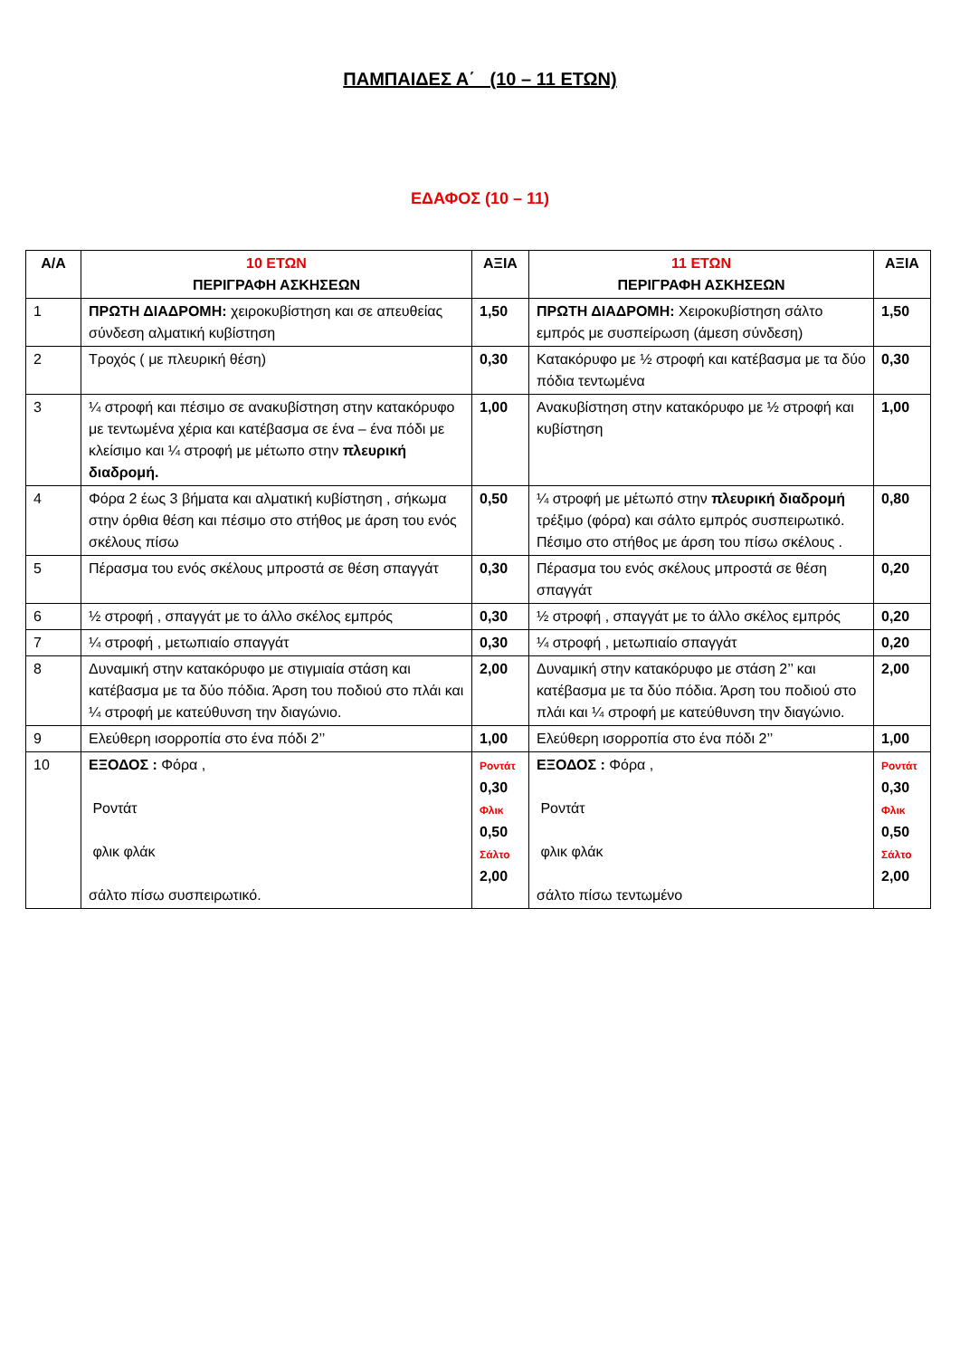ΠΑΜΠΑΙΔΕΣ Α΄ (10 – 11 ΕΤΩΝ)
ΕΔΑΦΟΣ (10 – 11)
| Α/Α | 10 ΕΤΩΝ ΠΕΡΙΓΡΑΦΗ ΑΣΚΗΣΕΩΝ | ΑΞΙΑ | 11 ΕΤΩΝ ΠΕΡΙΓΡΑΦΗ ΑΣΚΗΣΕΩΝ | ΑΞΙΑ |
| --- | --- | --- | --- | --- |
| 1 | ΠΡΩΤΗ ΔΙΑΔΡΟΜΗ: χειροκυβίστηση και σε απευθείας σύνδεση αλματική κυβίστηση | 1,50 | ΠΡΩΤΗ ΔΙΑΔΡΟΜΗ: Χειροκυβίστηση σάλτο εμπρός με συσπείρωση (άμεση σύνδεση) | 1,50 |
| 2 | Τροχός ( με πλευρική θέση) | 0,30 | Κατακόρυφο με ½ στροφή και κατέβασμα με τα δύο πόδια τεντωμένα | 0,30 |
| 3 | ¼ στροφή και πέσιμο σε ανακυβίστηση στην κατακόρυφο με τεντωμένα χέρια και κατέβασμα σε ένα – ένα πόδι με κλείσιμο και ¼ στροφή με μέτωπο στην πλευρική διαδρομή. | 1,00 | Ανακυβίστηση στην κατακόρυφο με ½ στροφή και κυβίστηση | 1,00 |
| 4 | Φόρα 2 έως 3 βήματα και αλματική κυβίστηση , σήκωμα στην όρθια θέση και πέσιμο στο στήθος με άρση του ενός σκέλους πίσω | 0,50 | ¼ στροφή με μέτωπό στην πλευρική διαδρομή τρέξιμο (φόρα) και σάλτο εμπρός συσπειρωτικό. Πέσιμο στο στήθος με άρση του πίσω σκέλους . | 0,80 |
| 5 | Πέρασμα του ενός σκέλους μπροστά σε θέση σπαγγάτ | 0,30 | Πέρασμα του ενός σκέλους μπροστά σε θέση σπαγγάτ | 0,20 |
| 6 | ½ στροφή , σπαγγάτ με το άλλο σκέλος εμπρός | 0,30 | ½ στροφή , σπαγγάτ με το άλλο σκέλος εμπρός | 0,20 |
| 7 | ¼ στροφή , μετωπιαίο σπαγγάτ | 0,30 | ¼ στροφή , μετωπιαίο σπαγγάτ | 0,20 |
| 8 | Δυναμική στην κατακόρυφο με στιγμιαία στάση και κατέβασμα με τα δύο πόδια. Άρση του ποδιού στο πλάι και ¼ στροφή με κατεύθυνση την διαγώνιο. | 2,00 | Δυναμική στην κατακόρυφο με στάση 2’’ και κατέβασμα με τα δύο πόδια. Άρση του ποδιού στο πλάι και ¼ στροφή με κατεύθυνση την διαγώνιο. | 2,00 |
| 9 | Ελεύθερη ισορροπία στο ένα πόδι 2’’ | 1,00 | Ελεύθερη ισορροπία στο ένα πόδι 2’’ | 1,00 |
| 10 | ΕΞΟΔΟΣ : Φόρα , Ροντάτ φλικ φλάκ σάλτο πίσω συσπειρωτικό. | Ροντάτ 0,30 Φλικ 0,50 Σάλτο 2,00 | ΕΞΟΔΟΣ : Φόρα , Ροντάτ φλικ φλάκ σάλτο πίσω τεντωμένο | Ροντάτ 0,30 Φλικ 0,50 Σάλτο 2,00 |